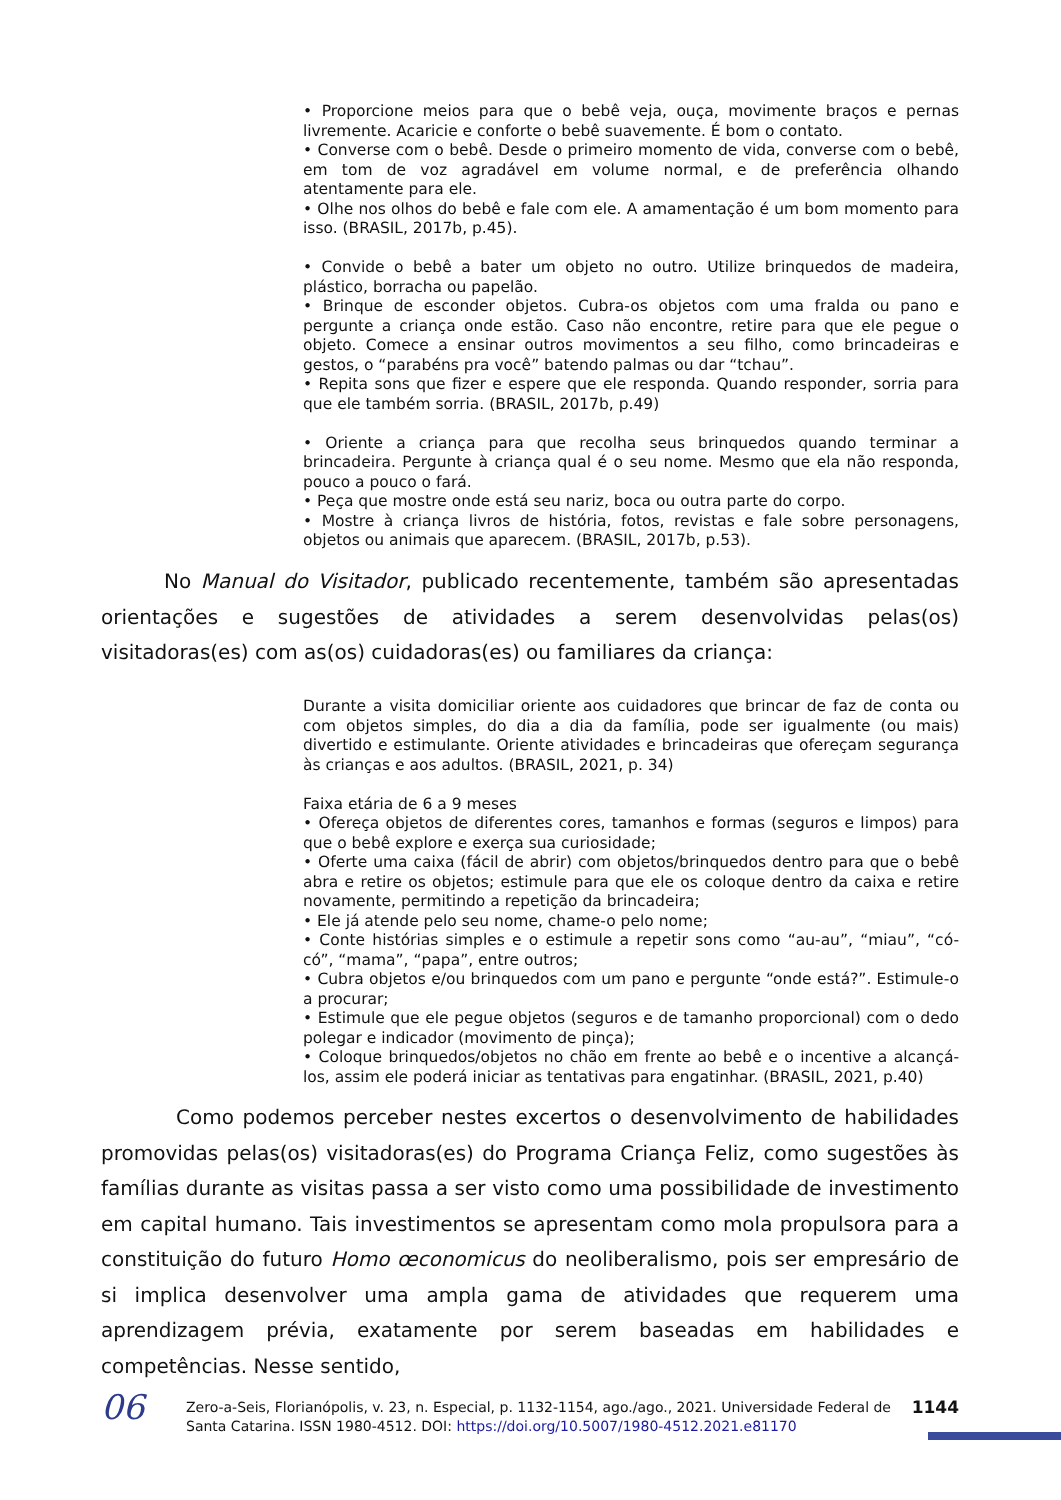• Proporcione meios para que o bebê veja, ouça, movimente braços e pernas livremente. Acaricie e conforte o bebê suavemente. É bom o contato.
• Converse com o bebê. Desde o primeiro momento de vida, converse com o bebê, em tom de voz agradável em volume normal, e de preferência olhando atentamente para ele.
• Olhe nos olhos do bebê e fale com ele. A amamentação é um bom momento para isso. (BRASIL, 2017b, p.45).
• Convide o bebê a bater um objeto no outro. Utilize brinquedos de madeira, plástico, borracha ou papelão.
• Brinque de esconder objetos. Cubra-os objetos com uma fralda ou pano e pergunte a criança onde estão. Caso não encontre, retire para que ele pegue o objeto. Comece a ensinar outros movimentos a seu filho, como brincadeiras e gestos, o “parabéns pra você” batendo palmas ou dar “tchau”.
• Repita sons que fizer e espere que ele responda. Quando responder, sorria para que ele também sorria. (BRASIL, 2017b, p.49)
• Oriente a criança para que recolha seus brinquedos quando terminar a brincadeira. Pergunte à criança qual é o seu nome. Mesmo que ela não responda, pouco a pouco o fará.
• Peça que mostre onde está seu nariz, boca ou outra parte do corpo.
• Mostre à criança livros de história, fotos, revistas e fale sobre personagens, objetos ou animais que aparecem. (BRASIL, 2017b, p.53).
No Manual do Visitador, publicado recentemente, também são apresentadas orientações e sugestões de atividades a serem desenvolvidas pelas(os) visitadoras(es) com as(os) cuidadoras(es) ou familiares da criança:
Durante a visita domiciliar oriente aos cuidadores que brincar de faz de conta ou com objetos simples, do dia a dia da família, pode ser igualmente (ou mais) divertido e estimulante. Oriente atividades e brincadeiras que ofereçam segurança às crianças e aos adultos. (BRASIL, 2021, p. 34)
Faixa etária de 6 a 9 meses
• Ofereça objetos de diferentes cores, tamanhos e formas (seguros e limpos) para que o bebê explore e exerça sua curiosidade;
• Oferte uma caixa (fácil de abrir) com objetos/brinquedos dentro para que o bebê abra e retire os objetos; estimule para que ele os coloque dentro da caixa e retire novamente, permitindo a repetição da brincadeira;
• Ele já atende pelo seu nome, chame-o pelo nome;
• Conte histórias simples e o estimule a repetir sons como “au-au”, “miau”, “có-có”, “mama”, “papa”, entre outros;
• Cubra objetos e/ou brinquedos com um pano e pergunte “onde está?”. Estimule-o a procurar;
• Estimule que ele pegue objetos (seguros e de tamanho proporcional) com o dedo polegar e indicador (movimento de pinça);
• Coloque brinquedos/objetos no chão em frente ao bebê e o incentive a alcançá-los, assim ele poderá iniciar as tentativas para engatinhar. (BRASIL, 2021, p.40)
Como podemos perceber nestes excertos o desenvolvimento de habilidades promovidas pelas(os) visitadoras(es) do Programa Criança Feliz, como sugestões às famílias durante as visitas passa a ser visto como uma possibilidade de investimento em capital humano. Tais investimentos se apresentam como mola propulsora para a constituição do futuro Homo œconomicus do neoliberalismo, pois ser empresário de si implica desenvolver uma ampla gama de atividades que requerem uma aprendizagem prévia, exatamente por serem baseadas em habilidades e competências. Nesse sentido,
06
Zero-a-Seis, Florianópolis, v. 23, n. Especial, p. 1132-1154, ago./ago., 2021. Universidade Federal de Santa Catarina. ISSN 1980-4512. DOI: https://doi.org/10.5007/1980-4512.2021.e81170
1144